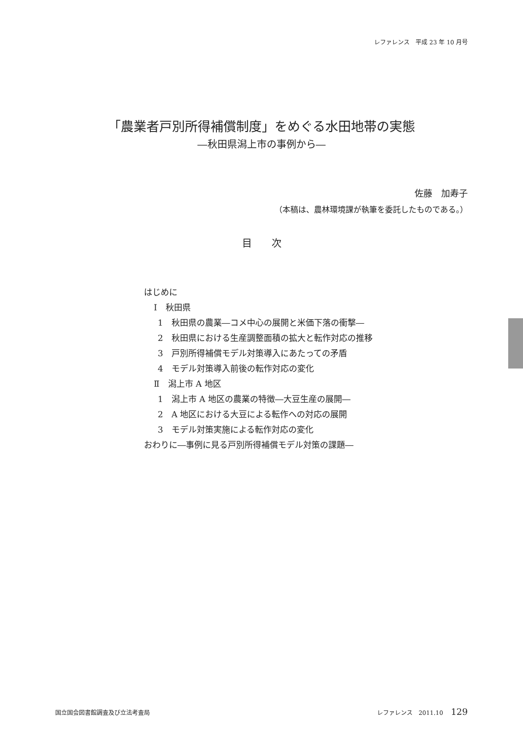レファレンス　平成 23 年 10 月号
「農業者戸別所得補償制度」をめぐる水田地帯の実態
―秋田県潟上市の事例から―
佐藤　加寿子
（本稿は、農林環境課が執筆を委託したものである。）
目　　次
はじめに
Ⅰ　秋田県
1　秋田県の農業―コメ中心の展開と米価下落の衝撃―
2　秋田県における生産調整面積の拡大と転作対応の推移
3　戸別所得補償モデル対策導入にあたっての矛盾
4　モデル対策導入前後の転作対応の変化
Ⅱ　潟上市 A 地区
1　潟上市 A 地区の農業の特徴―大豆生産の展開―
2　A 地区における大豆による転作への対応の展開
3　モデル対策実施による転作対応の変化
おわりに―事例に見る戸別所得補償モデル対策の課題―
国立国会図書館調査及び立法考査局 レファレンス　2011.10 129